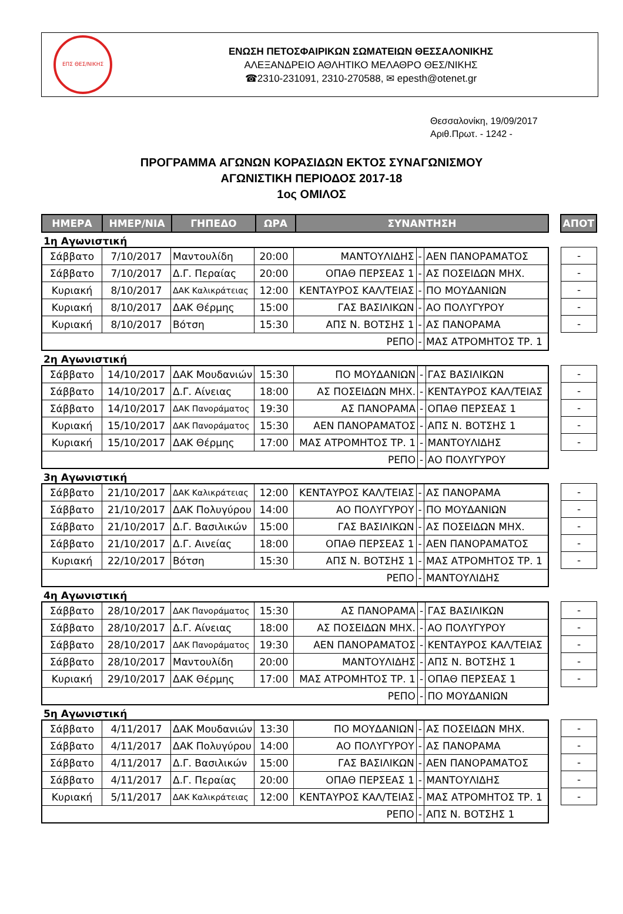ΕΠΣ ΘΕΣ/ΝΙΚΗΣ
ΕΝΩΣΗ ΠΕΤΟΣΦΑΙΡΙΚΩΝ ΣΩΜΑΤΕΙΩΝ ΘΕΣΣΑΛΟΝΙΚΗΣ
ΑΛΕΞΑΝΔΡΕΙΟ ΑΘΛΗΤΙΚΟ ΜΕΛΑΘΡΟ ΘΕΣ/ΝΙΚΗΣ
☎2310-231091, 2310-270588, ✉ epesth@otenet.gr
Θεσσαλονίκη, 19/09/2017
Αριθ.Πρωτ. - 1242 -
ΠΡΟΓΡΑΜΜΑ ΑΓΩΝΩΝ ΚΟΡΑΣΙΔΩΝ ΕΚΤΟΣ ΣΥΝΑΓΩΝΙΣΜΟΥ
ΑΓΩΝΙΣΤΙΚΗ ΠΕΡΙΟΔΟΣ 2017-18
1ος ΟΜΙΛΟΣ
| ΗΜΕΡΑ | ΗΜΕΡ/ΝΙΑ | ΓΗΠΕΔΟ | ΩΡΑ | ΣΥΝΑΝΤΗΣΗ |
| --- | --- | --- | --- | --- |
| ΑΠΟΤ |
| --- |
1η Αγωνιστική
| Σάββατο | 7/10/2017 | Μαντουλίδη | 20:00 | ΜΑΝΤΟΥΛΙΔΗΣ | - | ΑΕΝ ΠΑΝΟΡΑΜΑΤΟΣ |
| Σάββατο | 7/10/2017 | Δ.Γ. Περαίας | 20:00 | ΟΠΑΘ ΠΕΡΣΕΑΣ 1 | - | ΑΣ ΠΟΣΕΙΔΩΝ ΜΗΧ. |
| Κυριακή | 8/10/2017 | ΔΑΚ Καλικράτειας | 12:00 | ΚΕΝΤΑΥΡΟΣ ΚΑΛ/ΤΕΙΑΣ | - | ΠΟ ΜΟΥΔΑΝΙΩΝ |
| Κυριακή | 8/10/2017 | ΔΑΚ Θέρμης | 15:00 | ΓΑΣ ΒΑΣΙΛΙΚΩΝ | - | ΑΟ ΠΟΛΥΓΥΡΟΥ |
| Κυριακή | 8/10/2017 | Βότση | 15:30 | ΑΠΣ Ν. ΒΟΤΣΗΣ 1 | - | ΑΣ ΠΑΝΟΡΑΜΑ |
| ΡΕΠΟ | | | | | - | ΜΑΣ ΑΤΡΟΜΗΤΟΣ ΤΡ. 1 |
| - |
| - |
| - |
| - |
| - |
2η Αγωνιστική
| Σάββατο | 14/10/2017 | ΔΑΚ Μουδανιών | 15:30 | ΠΟ ΜΟΥΔΑΝΙΩΝ | - | ΓΑΣ ΒΑΣΙΛΙΚΩΝ |
| Σάββατο | 14/10/2017 | Δ.Γ. Αίνειας | 18:00 | ΑΣ ΠΟΣΕΙΔΩΝ ΜΗΧ. | - | ΚΕΝΤΑΥΡΟΣ ΚΑΛ/ΤΕΙΑΣ |
| Σάββατο | 14/10/2017 | ΔΑΚ Πανοράματος | 19:30 | ΑΣ ΠΑΝΟΡΑΜΑ | - | ΟΠΑΘ ΠΕΡΣΕΑΣ 1 |
| Κυριακή | 15/10/2017 | ΔΑΚ Πανοράματος | 15:30 | ΑΕΝ ΠΑΝΟΡΑΜΑΤΟΣ | - | ΑΠΣ Ν. ΒΟΤΣΗΣ 1 |
| Κυριακή | 15/10/2017 | ΔΑΚ Θέρμης | 17:00 | ΜΑΣ ΑΤΡΟΜΗΤΟΣ ΤΡ. 1 | - | ΜΑΝΤΟΥΛΙΔΗΣ |
| ΡΕΠΟ | | | | | - | ΑΟ ΠΟΛΥΓΥΡΟΥ |
| - |
| - |
| - |
| - |
| - |
3η Αγωνιστική
| Σάββατο | 21/10/2017 | ΔΑΚ Καλικράτειας | 12:00 | ΚΕΝΤΑΥΡΟΣ ΚΑΛ/ΤΕΙΑΣ | - | ΑΣ ΠΑΝΟΡΑΜΑ |
| Σάββατο | 21/10/2017 | ΔΑΚ Πολυγύρου | 14:00 | ΑΟ ΠΟΛΥΓΥΡΟΥ | - | ΠΟ ΜΟΥΔΑΝΙΩΝ |
| Σάββατο | 21/10/2017 | Δ.Γ. Βασιλικών | 15:00 | ΓΑΣ ΒΑΣΙΛΙΚΩΝ | - | ΑΣ ΠΟΣΕΙΔΩΝ ΜΗΧ. |
| Σάββατο | 21/10/2017 | Δ.Γ. Αινείας | 18:00 | ΟΠΑΘ ΠΕΡΣΕΑΣ 1 | - | ΑΕΝ ΠΑΝΟΡΑΜΑΤΟΣ |
| Κυριακή | 22/10/2017 | Βότση | 15:30 | ΑΠΣ Ν. ΒΟΤΣΗΣ 1 | - | ΜΑΣ ΑΤΡΟΜΗΤΟΣ ΤΡ. 1 |
| ΡΕΠΟ | | | | | - | ΜΑΝΤΟΥΛΙΔΗΣ |
| - |
| - |
| - |
| - |
| - |
4η Αγωνιστική
| Σάββατο | 28/10/2017 | ΔΑΚ Πανοράματος | 15:30 | ΑΣ ΠΑΝΟΡΑΜΑ | - | ΓΑΣ ΒΑΣΙΛΙΚΩΝ |
| Σάββατο | 28/10/2017 | Δ.Γ. Αίνειας | 18:00 | ΑΣ ΠΟΣΕΙΔΩΝ ΜΗΧ. | - | ΑΟ ΠΟΛΥΓΥΡΟΥ |
| Σάββατο | 28/10/2017 | ΔΑΚ Πανοράματος | 19:30 | ΑΕΝ ΠΑΝΟΡΑΜΑΤΟΣ | - | ΚΕΝΤΑΥΡΟΣ ΚΑΛ/ΤΕΙΑΣ |
| Σάββατο | 28/10/2017 | Μαντουλίδη | 20:00 | ΜΑΝΤΟΥΛΙΔΗΣ | - | ΑΠΣ Ν. ΒΟΤΣΗΣ 1 |
| Κυριακή | 29/10/2017 | ΔΑΚ Θέρμης | 17:00 | ΜΑΣ ΑΤΡΟΜΗΤΟΣ ΤΡ. 1 | - | ΟΠΑΘ ΠΕΡΣΕΑΣ 1 |
| ΡΕΠΟ | | | | | - | ΠΟ ΜΟΥΔΑΝΙΩΝ |
| - |
| - |
| - |
| - |
| - |
5η Αγωνιστική
| Σάββατο | 4/11/2017 | ΔΑΚ Μουδανιών | 13:30 | ΠΟ ΜΟΥΔΑΝΙΩΝ | - | ΑΣ ΠΟΣΕΙΔΩΝ ΜΗΧ. |
| Σάββατο | 4/11/2017 | ΔΑΚ Πολυγύρου | 14:00 | ΑΟ ΠΟΛΥΓΥΡΟΥ | - | ΑΣ ΠΑΝΟΡΑΜΑ |
| Σάββατο | 4/11/2017 | Δ.Γ. Βασιλικών | 15:00 | ΓΑΣ ΒΑΣΙΛΙΚΩΝ | - | ΑΕΝ ΠΑΝΟΡΑΜΑΤΟΣ |
| Σάββατο | 4/11/2017 | Δ.Γ. Περαίας | 20:00 | ΟΠΑΘ ΠΕΡΣΕΑΣ 1 | - | ΜΑΝΤΟΥΛΙΔΗΣ |
| Κυριακή | 5/11/2017 | ΔΑΚ Καλικράτειας | 12:00 | ΚΕΝΤΑΥΡΟΣ ΚΑΛ/ΤΕΙΑΣ | - | ΜΑΣ ΑΤΡΟΜΗΤΟΣ ΤΡ. 1 |
| ΡΕΠΟ | | | | | - | ΑΠΣ Ν. ΒΟΤΣΗΣ 1 |
| - |
| - |
| - |
| - |
| - |